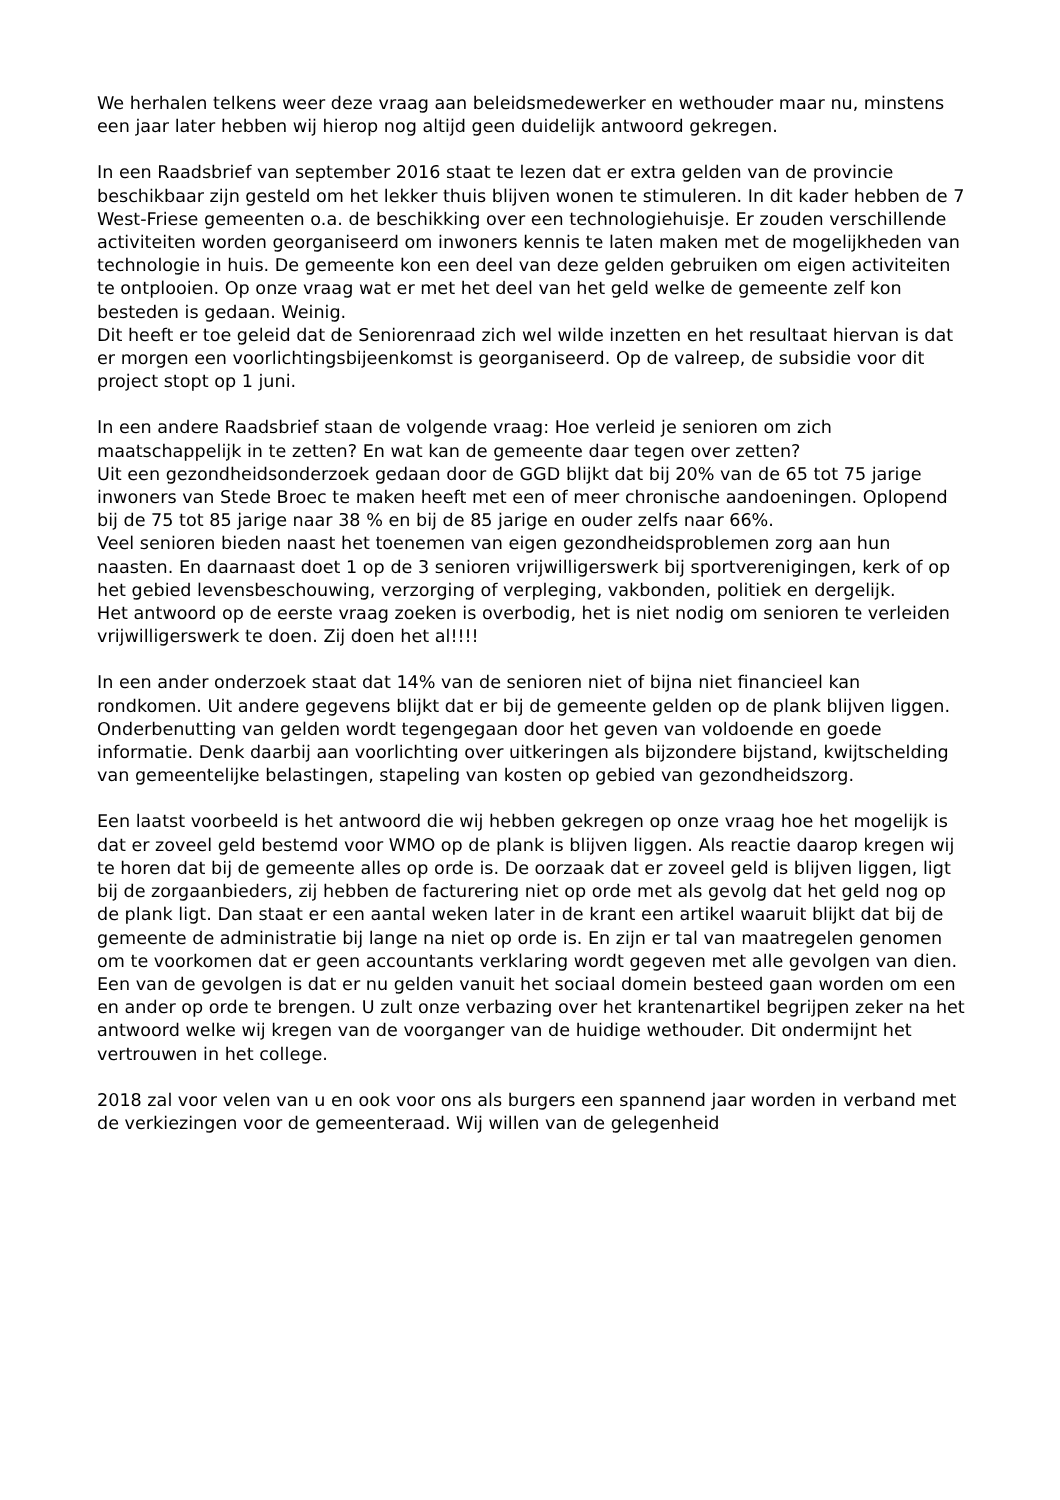We herhalen telkens weer deze vraag aan beleidsmedewerker en wethouder maar nu, minstens een jaar later hebben wij hierop nog altijd geen duidelijk antwoord gekregen.
In een Raadsbrief van september 2016 staat te lezen dat er extra gelden van de provincie beschikbaar zijn gesteld om het lekker thuis blijven wonen te stimuleren. In dit kader hebben de 7 West-Friese gemeenten o.a. de beschikking over een technologiehuisje. Er zouden verschillende activiteiten worden georganiseerd om inwoners kennis te laten maken met de mogelijkheden van technologie in huis. De gemeente kon een deel van deze gelden gebruiken om eigen activiteiten te ontplooien. Op onze vraag wat er met het deel van het geld welke de gemeente zelf kon besteden is gedaan. Weinig.
Dit heeft er toe geleid dat de Seniorenraad zich wel wilde inzetten en het resultaat hiervan is dat er morgen een voorlichtingsbijeenkomst is georganiseerd. Op de valreep, de subsidie voor dit project stopt op 1 juni.
In een andere Raadsbrief staan de volgende vraag: Hoe verleid je senioren om zich maatschappelijk in te zetten? En wat kan de gemeente daar tegen over zetten?
Uit een gezondheidsonderzoek gedaan door de GGD blijkt dat bij 20% van de 65 tot 75 jarige inwoners van Stede Broec te maken heeft met een of meer chronische aandoeningen. Oplopend bij de 75 tot 85 jarige naar 38 % en bij de 85 jarige en ouder zelfs naar 66%.
Veel senioren bieden naast het toenemen van eigen gezondheidsproblemen zorg aan hun naasten. En daarnaast doet 1 op de 3 senioren vrijwilligerswerk bij sportverenigingen, kerk of op het gebied levensbeschouwing, verzorging of verpleging, vakbonden, politiek en dergelijk.
Het antwoord op de eerste vraag zoeken is overbodig, het is niet nodig om senioren te verleiden vrijwilligerswerk te doen. Zij doen het al!!!!
In een ander onderzoek staat dat 14% van de senioren niet of bijna niet financieel kan rondkomen. Uit andere gegevens blijkt dat er bij de gemeente gelden op de plank blijven liggen. Onderbenutting van gelden wordt tegengegaan door het geven van voldoende en goede informatie. Denk daarbij aan voorlichting over uitkeringen als bijzondere bijstand, kwijtschelding van gemeentelijke belastingen, stapeling van kosten op gebied van gezondheidszorg.
Een laatst voorbeeld is het antwoord die wij hebben gekregen op onze vraag hoe het mogelijk is dat er zoveel geld bestemd voor WMO op de plank is blijven liggen. Als reactie daarop kregen wij te horen dat bij de gemeente alles op orde is. De oorzaak dat er zoveel geld is blijven liggen, ligt bij de zorgaanbieders, zij hebben de facturering niet op orde met als gevolg dat het geld nog op de plank ligt. Dan staat er een aantal weken later in de krant een artikel waaruit blijkt dat bij de gemeente de administratie bij lange na niet op orde is. En zijn er tal van maatregelen genomen om te voorkomen dat er geen accountants verklaring wordt gegeven met alle gevolgen van dien. Een van de gevolgen is dat er nu gelden vanuit het sociaal domein besteed gaan worden om een en ander op orde te brengen. U zult onze verbazing over het krantenartikel begrijpen zeker na het antwoord welke wij kregen van de voorganger van de huidige wethouder. Dit ondermijnt het vertrouwen in het college.
2018 zal voor velen van u en ook voor ons als burgers een spannend jaar worden in verband met de verkiezingen voor de gemeenteraad. Wij willen van de gelegenheid